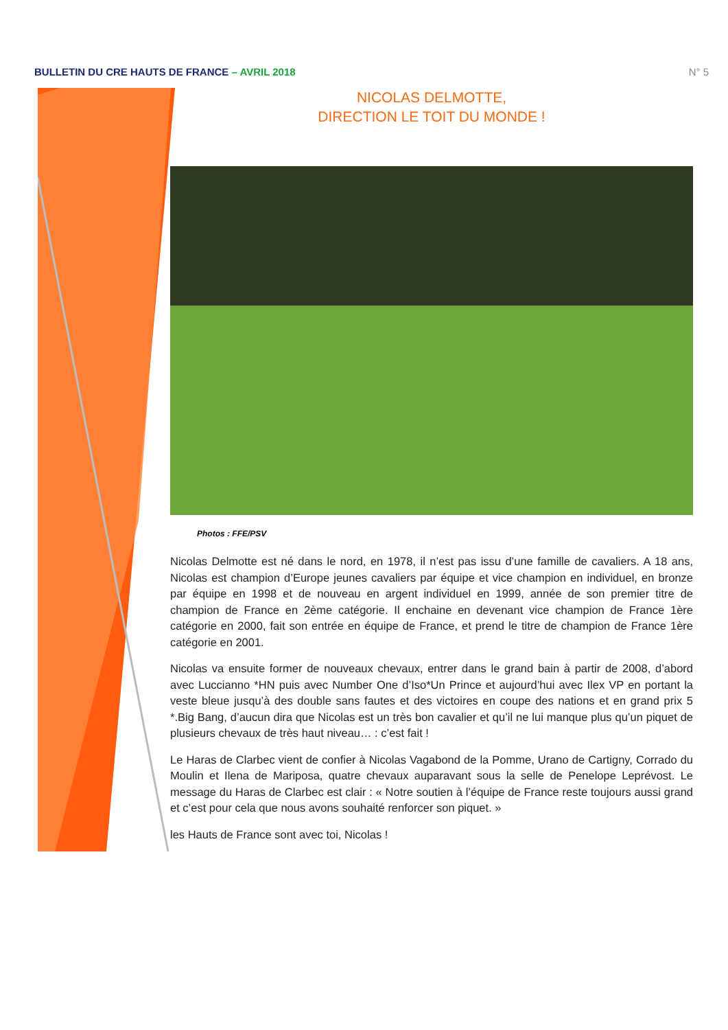BULLETIN DU CRE HAUTS DE FRANCE – AVRIL 2018
N° 5
NICOLAS DELMOTTE,
DIRECTION LE TOIT DU MONDE !
Photos : FFE/PSV
Nicolas Delmotte est né dans le nord, en 1978, il n’est pas issu d’une famille de cavaliers. A 18 ans, Nicolas est champion d’Europe jeunes cavaliers par équipe et vice champion en individuel, en bronze par équipe en 1998 et de nouveau en argent individuel en 1999, année de son premier titre de champion de France en 2ème catégorie. Il enchaine en devenant vice champion de France 1ère catégorie en 2000, fait son entrée en équipe de France, et prend le titre de champion de France 1ère catégorie en 2001.
Nicolas va ensuite former de nouveaux chevaux, entrer dans le grand bain à partir de 2008, d’abord avec Luccianno *HN puis avec Number One d’Iso*Un Prince et aujourd’hui avec Ilex VP en portant la veste bleue jusqu’à des double sans fautes et des victoires en coupe des nations et en grand prix 5 *.Big Bang, d’aucun dira que Nicolas est un très bon cavalier et qu’il ne lui manque plus qu’un piquet de plusieurs chevaux de très haut niveau… : c’est fait !
Le Haras de Clarbec vient de confier à Nicolas Vagabond de la Pomme, Urano de Cartigny, Corrado du Moulin et Ilena de Mariposa, quatre chevaux auparavant sous la selle de Penelope Leprévost. Le message du Haras de Clarbec est clair : « Notre soutien à l’équipe de France reste toujours aussi grand et c’est pour cela que nous avons souhaité renforcer son piquet. »
les Hauts de France sont avec toi, Nicolas !